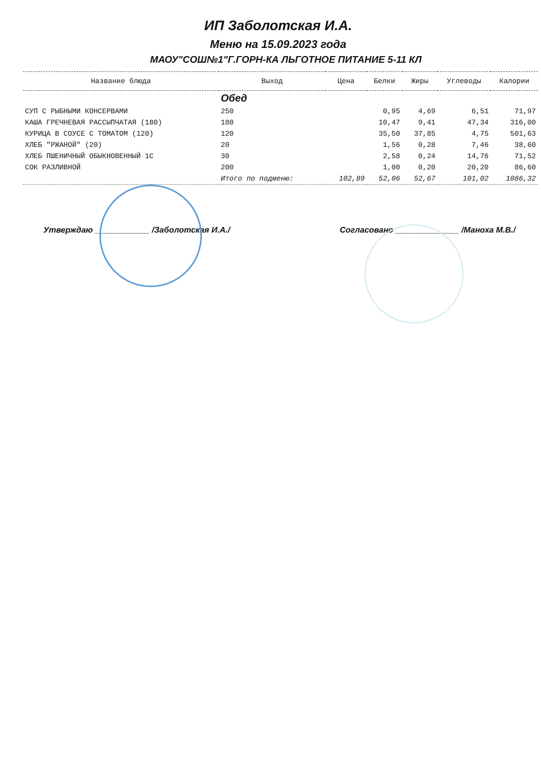ИП Заболотская И.А.
Меню на 15.09.2023 года
МАОУ"СОШ№1"Г.ГОРН-КА ЛЬГОТНОЕ ПИТАНИЕ 5-11 КЛ
| Название блюда | Выход | Цена | Белки | Жиры | Углеводы | Калории |
| --- | --- | --- | --- | --- | --- | --- |
| | Обед | | | | | |
| СУП С РЫБНЫМИ КОНСЕРВАМИ | 250 | | 0,95 | 4,69 | 6,51 | 71,97 |
| КАША ГРЕЧНЕВАЯ РАССЫПЧАТАЯ (180) | 180 | | 10,47 | 9,41 | 47,34 | 316,00 |
| КУРИЦА В СОУСЕ С ТОМАТОМ (120) | 120 | | 35,50 | 37,85 | 4,75 | 501,63 |
| ХЛЕБ "РЖАНОЙ" (20) | 20 | | 1,56 | 0,28 | 7,46 | 38,60 |
| ХЛЕБ ПШЕНИЧНЫЙ ОБЫКНОВЕННЫЙ 1С | 30 | | 2,58 | 0,24 | 14,76 | 71,52 |
| СОК РАЗЛИВНОЙ | 200 | | 1,00 | 0,20 | 20,20 | 86,60 |
| | Итого по подменю: | 102,89 | 52,06 | 52,67 | 101,02 | 1086,32 |
Утверждаю ____________ /Заболотская И.А./
Согласовано ______________ /Маноха М.В./